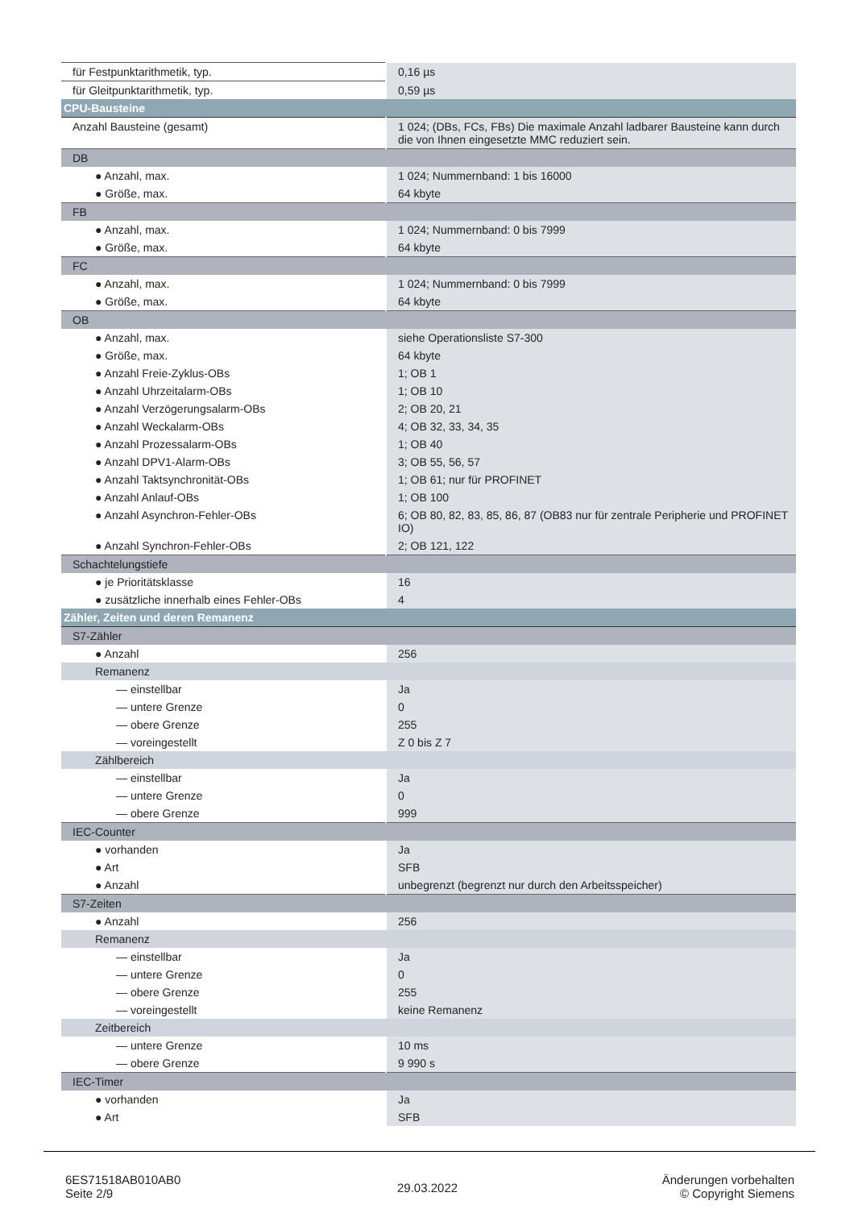| für Festpunktarithmetik, typ. | 0,16 µs |
| für Gleitpunktarithmetik, typ. | 0,59 µs |
| CPU-Bausteine | |
| Anzahl Bausteine (gesamt) | 1 024; (DBs, FCs, FBs) Die maximale Anzahl ladbarer Bausteine kann durch die von Ihnen eingesetzte MMC reduziert sein. |
| DB | |
| ● Anzahl, max. | 1 024; Nummernband: 1 bis 16000 |
| ● Größe, max. | 64 kbyte |
| FB | |
| ● Anzahl, max. | 1 024; Nummernband: 0 bis 7999 |
| ● Größe, max. | 64 kbyte |
| FC | |
| ● Anzahl, max. | 1 024; Nummernband: 0 bis 7999 |
| ● Größe, max. | 64 kbyte |
| OB | |
| ● Anzahl, max. | siehe Operationsliste S7-300 |
| ● Größe, max. | 64 kbyte |
| ● Anzahl Freie-Zyklus-OBs | 1; OB 1 |
| ● Anzahl Uhrzeitalarm-OBs | 1; OB 10 |
| ● Anzahl Verzögerungsalarm-OBs | 2; OB 20, 21 |
| ● Anzahl Weckalarm-OBs | 4; OB 32, 33, 34, 35 |
| ● Anzahl Prozessalarm-OBs | 1; OB 40 |
| ● Anzahl DPV1-Alarm-OBs | 3; OB 55, 56, 57 |
| ● Anzahl Taktsynchronität-OBs | 1; OB 61; nur für PROFINET |
| ● Anzahl Anlauf-OBs | 1; OB 100 |
| ● Anzahl Asynchron-Fehler-OBs | 6; OB 80, 82, 83, 85, 86, 87 (OB83 nur für zentrale Peripherie und PROFINET IO) |
| ● Anzahl Synchron-Fehler-OBs | 2; OB 121, 122 |
| Schachtelungstiefe | |
| ● je Prioritätsklasse | 16 |
| ● zusätzliche innerhalb eines Fehler-OBs | 4 |
| Zähler, Zeiten und deren Remanenz | |
| S7-Zähler | |
| ● Anzahl | 256 |
| Remanenz | |
| — einstellbar | Ja |
| — untere Grenze | 0 |
| — obere Grenze | 255 |
| — voreingestellt | Z 0 bis Z 7 |
| Zählbereich | |
| — einstellbar | Ja |
| — untere Grenze | 0 |
| — obere Grenze | 999 |
| IEC-Counter | |
| ● vorhanden | Ja |
| ● Art | SFB |
| ● Anzahl | unbegrenzt (begrenzt nur durch den Arbeitsspeicher) |
| S7-Zeiten | |
| ● Anzahl | 256 |
| Remanenz | |
| — einstellbar | Ja |
| — untere Grenze | 0 |
| — obere Grenze | 255 |
| — voreingestellt | keine Remanenz |
| Zeitbereich | |
| — untere Grenze | 10 ms |
| — obere Grenze | 9 990 s |
| IEC-Timer | |
| ● vorhanden | Ja |
| ● Art | SFB |
6ES71518AB010AB0
Seite 2/9
29.03.2022
Änderungen vorbehalten
© Copyright Siemens